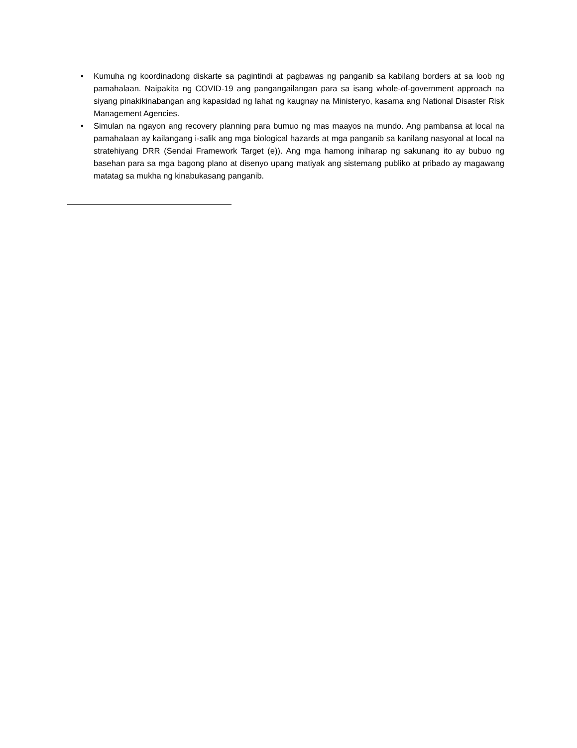• Kumuha ng koordinadong diskarte sa pagintindi at pagbawas ng panganib sa kabilang borders at sa loob ng pamahalaan. Naipakita ng COVID-19 ang pangangailangan para sa isang whole-of-government approach na siyang pinakikinabangan ang kapasidad ng lahat ng kaugnay na Ministeryo, kasama ang National Disaster Risk Management Agencies.
• Simulan na ngayon ang recovery planning para bumuo ng mas maayos na mundo. Ang pambansa at local na pamahalaan ay kailangang i-salik ang mga biological hazards at mga panganib sa kanilang nasyonal at local na stratehiyang DRR (Sendai Framework Target (e)). Ang mga hamong iniharap ng sakunang ito ay bubuo ng basehan para sa mga bagong plano at disenyo upang matiyak ang sistemang publiko at pribado ay magawang matatag sa mukha ng kinabukasang panganib.